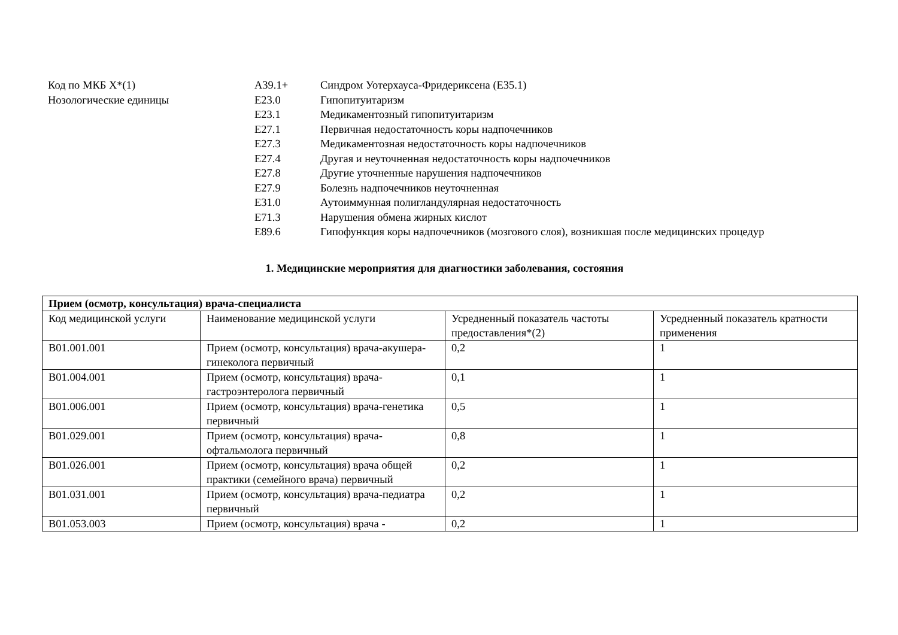Код по МКБ X*(1)
Нозологические единицы
A39.1+ Синдром Уотерхауса-Фридериксена (E35.1)
E23.0 Гипопитуитаризм
E23.1 Медикаментозный гипопитуитаризм
E27.1 Первичная недостаточность коры надпочечников
E27.3 Медикаментозная недостаточность коры надпочечников
E27.4 Другая и неуточненная недостаточность коры надпочечников
E27.8 Другие уточненные нарушения надпочечников
E27.9 Болезнь надпочечников неуточненная
E31.0 Аутоиммунная полигландулярная недостаточность
E71.3 Нарушения обмена жирных кислот
E89.6 Гипофункция коры надпочечников (мозгового слоя), возникшая после медицинских процедур
1. Медицинские мероприятия для диагностики заболевания, состояния
| Прием (осмотр, консультация) врача-специалиста | | | |
| Код медицинской услуги | Наименование медицинской услуги | Усредненный показатель частоты предоставления*(2) | Усредненный показатель кратности применения |
| B01.001.001 | Прием (осмотр, консультация) врача-акушера-гинеколога первичный | 0,2 | 1 |
| B01.004.001 | Прием (осмотр, консультация) врача-гастроэнтеролога первичный | 0,1 | 1 |
| B01.006.001 | Прием (осмотр, консультация) врача-генетика первичный | 0,5 | 1 |
| B01.029.001 | Прием (осмотр, консультация) врача-офтальмолога первичный | 0,8 | 1 |
| B01.026.001 | Прием (осмотр, консультация) врача общей практики (семейного врача) первичный | 0,2 | 1 |
| B01.031.001 | Прием (осмотр, консультация) врача-педиатра первичный | 0,2 | 1 |
| B01.053.003 | Прием (осмотр, консультация) врача - | 0,2 | 1 |